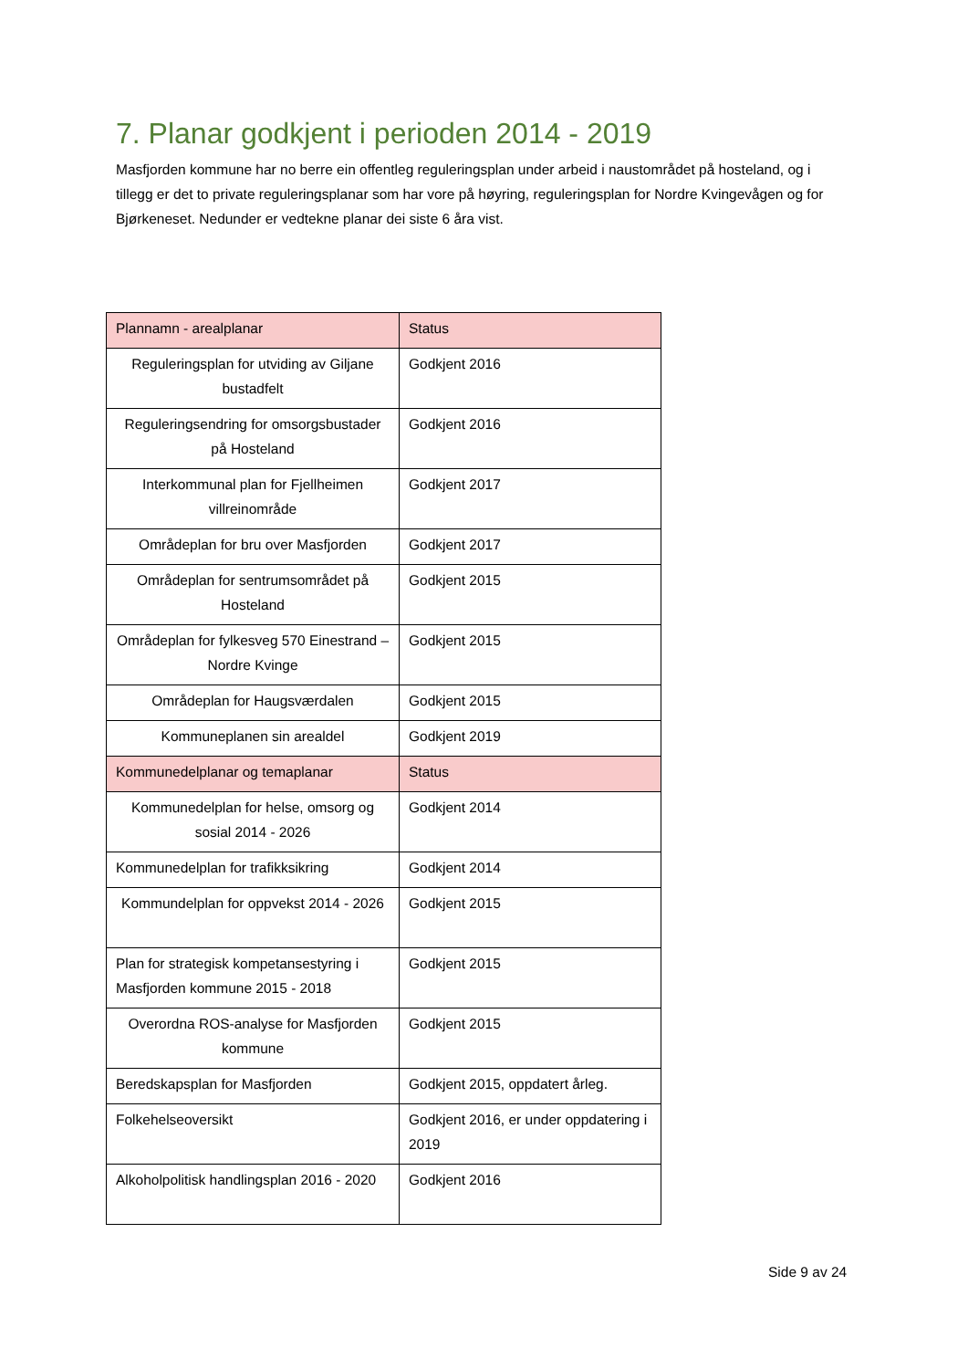7. Planar godkjent i perioden 2014 - 2019
Masfjorden kommune har no berre ein offentleg reguleringsplan under arbeid i naustområdet på hosteland, og i tillegg er det to private reguleringsplanar som har vore på høyring, reguleringsplan for Nordre Kvingevågen og for Bjørkeneset. Nedunder er vedtekne planar dei siste 6 åra vist.
| Plannamn - arealplanar | Status |
| --- | --- |
| Reguleringsplan for utviding av Giljane bustadfelt | Godkjent 2016 |
| Reguleringsendring for omsorgsbustader på Hosteland | Godkjent 2016 |
| Interkommunal plan for Fjellheimen villreinområde | Godkjent 2017 |
| Områdeplan for bru over Masfjorden | Godkjent 2017 |
| Områdeplan for sentrumsområdet på Hosteland | Godkjent 2015 |
| Områdeplan for fylkesveg 570 Einestrand – Nordre Kvinge | Godkjent 2015 |
| Områdeplan for Haugsværdalen | Godkjent 2015 |
| Kommuneplanen sin arealdel | Godkjent 2019 |
| Kommunedelplanar og temaplanar | Status |
| Kommunedelplan for helse, omsorg og sosial 2014 - 2026 | Godkjent 2014 |
| Kommunedelplan for trafikksikring | Godkjent 2014 |
| Kommundelplan for oppvekst 2014 - 2026 | Godkjent 2015 |
| Plan for strategisk kompetansestyring i Masfjorden kommune 2015 - 2018 | Godkjent 2015 |
| Overordna ROS-analyse for Masfjorden kommune | Godkjent 2015 |
| Beredskapsplan for Masfjorden | Godkjent 2015, oppdatert årleg. |
| Folkehelseoversikt | Godkjent 2016, er under oppdatering i 2019 |
| Alkoholpolitisk handlingsplan 2016 - 2020 | Godkjent 2016 |
Side 9 av 24